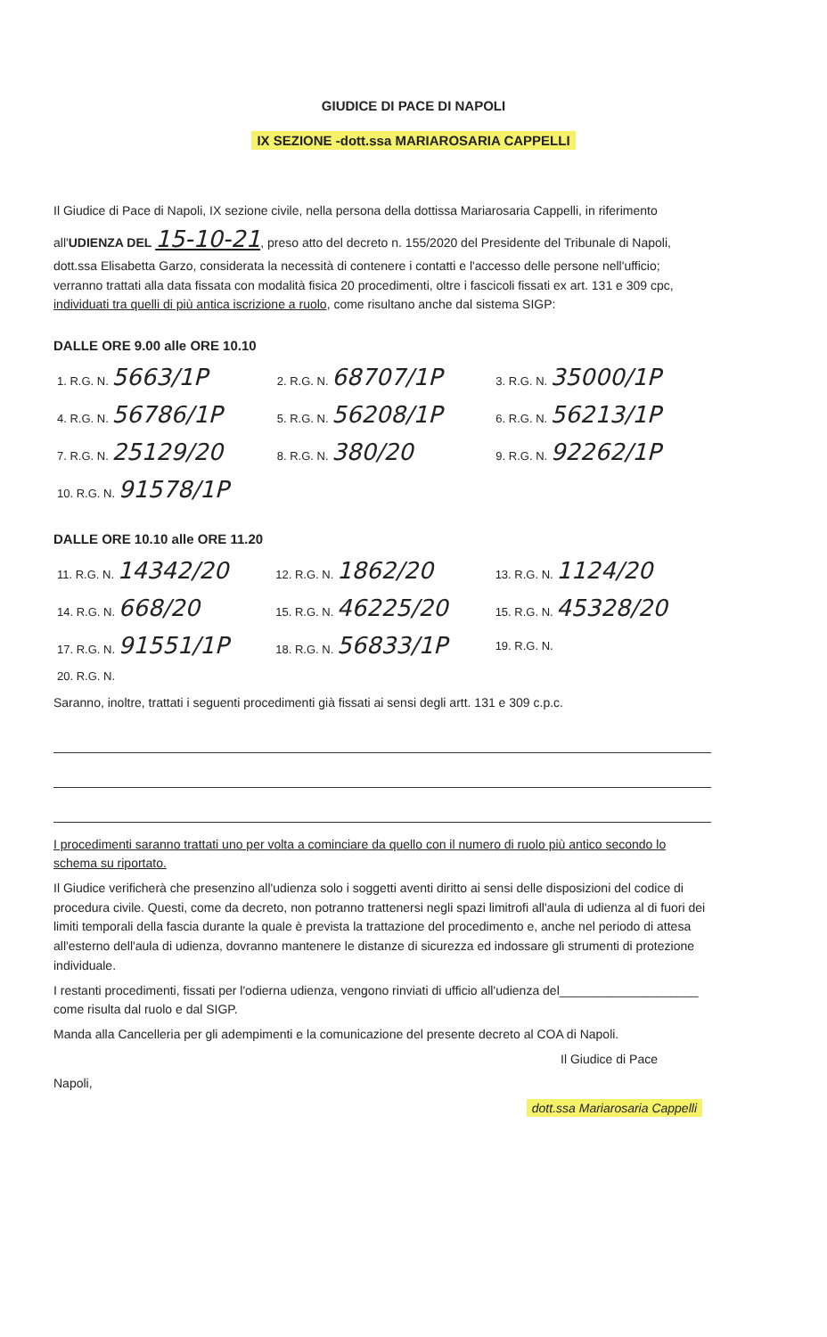GIUDICE DI PACE DI NAPOLI
IX SEZIONE -dott.ssa MARIAROSARIA CAPPELLI
Il Giudice di Pace di Napoli, IX sezione civile, nella persona della dottissa Mariarosaria Cappelli, in riferimento all'UDIENZA DEL 15-10-21, preso atto del decreto n. 155/2020 del Presidente del Tribunale di Napoli, dott.ssa Elisabetta Garzo, considerata la necessità di contenere i contatti e l'accesso delle persone nell'ufficio; verranno trattati alla data fissata con modalità fisica 20 procedimenti, oltre i fascicoli fissati ex art. 131 e 309 cpc, individuati tra quelli di più antica iscrizione a ruolo, come risultano anche dal sistema SIGP:
DALLE ORE 9.00 alle ORE 10.10
| 1. R.G. N. 5663/1P | 2. R.G. N. 68707/1P | 3. R.G. N. 35000/1P |
| 4. R.G. N. 56786/1P | 5. R.G. N. 56208/1P | 6. R.G. N. 56213/1P |
| 7. R.G. N. 25129/20 | 8. R.G. N. 380/20 | 9. R.G. N. 92262/1P |
| 10. R.G. N. 91578/1P | | |
DALLE ORE 10.10 alle ORE 11.20
| 11. R.G. N. 14342/20 | 12. R.G. N. 1862/20 | 13. R.G. N. 1124/20 |
| 14. R.G. N. 668/20 | 15. R.G. N. 46225/20 | 15. R.G. N. 45328/20 |
| 17. R.G. N. 91551/1P | 18. R.G. N. 56833/1P | 19. R.G. N. |
| 20. R.G. N. | | |
Saranno, inoltre, trattati i seguenti procedimenti già fissati ai sensi degli artt. 131 e 309 c.p.c.
I procedimenti saranno trattati uno per volta a cominciare da quello con il numero di ruolo più antico secondo lo schema su riportato.
Il Giudice verificherà che presenzino all'udienza solo i soggetti aventi diritto ai sensi delle disposizioni del codice di procedura civile. Questi, come da decreto, non potranno trattenersi negli spazi limitrofi all'aula di udienza al di fuori dei limiti temporali della fascia durante la quale è prevista la trattazione del procedimento e, anche nel periodo di attesa all'esterno dell'aula di udienza, dovranno mantenere le distanze di sicurezza ed indossare gli strumenti di protezione individuale.
I restanti procedimenti, fissati per l'odierna udienza, vengono rinviati di ufficio all'udienza del____________________ come risulta dal ruolo e dal SIGP.
Manda alla Cancelleria per gli adempimenti e la comunicazione del presente decreto al COA di Napoli.
Il Giudice di Pace
Napoli,
dott.ssa Mariarosaria Cappelli